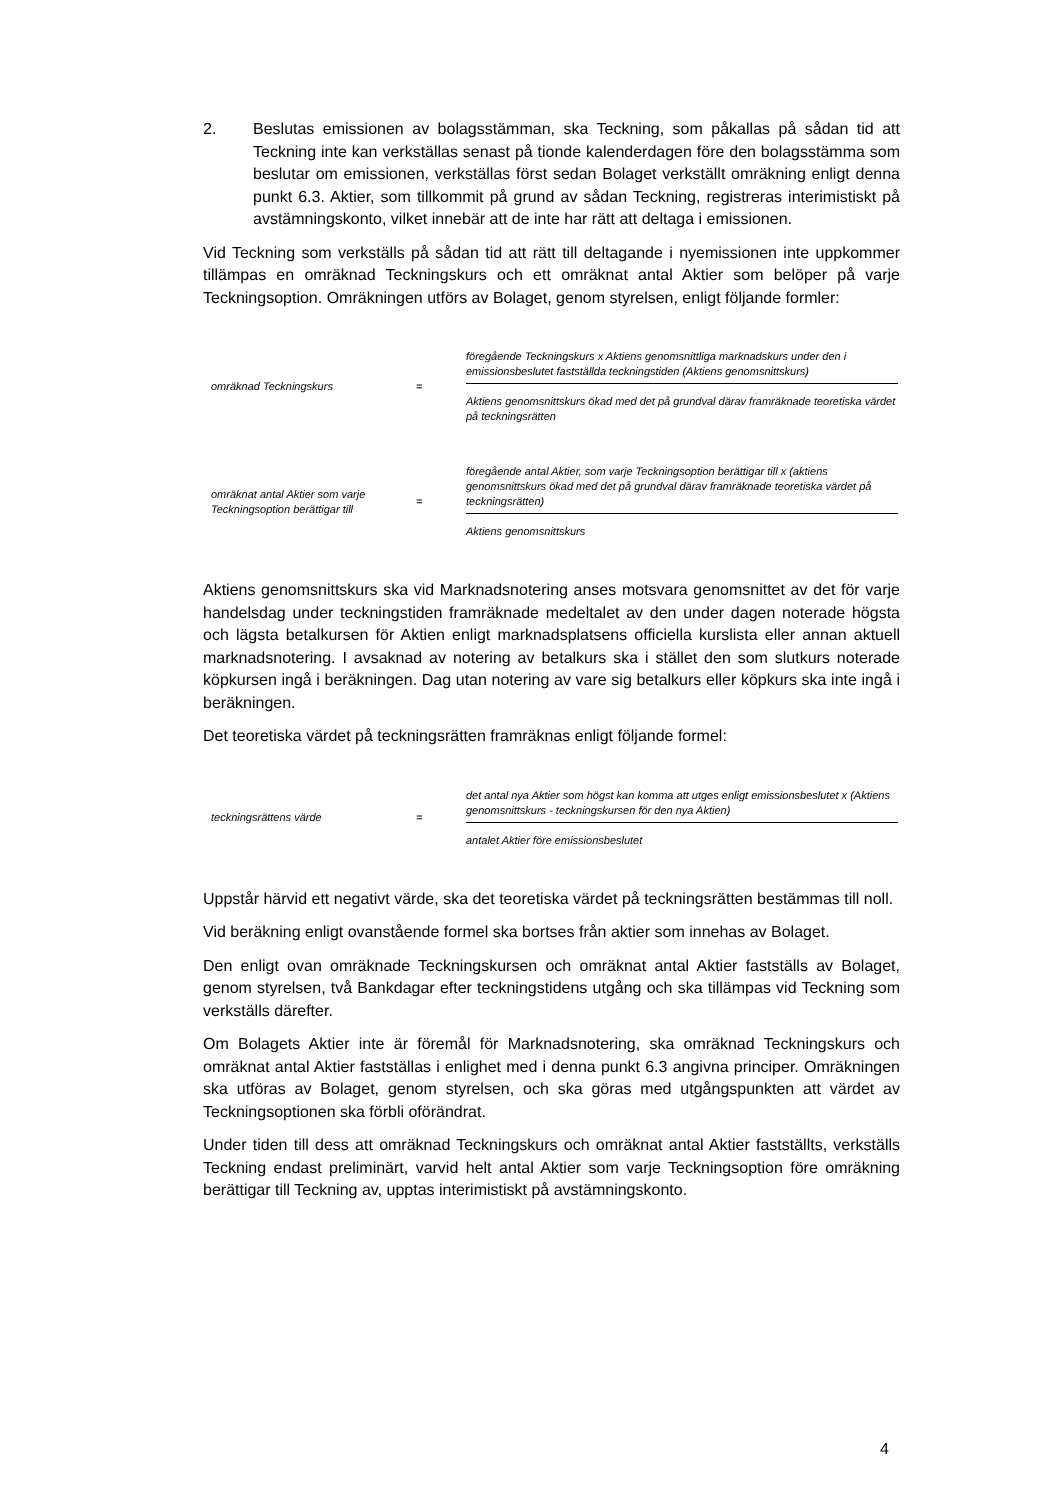2. Beslutas emissionen av bolagsstämman, ska Teckning, som påkallas på sådan tid att Teckning inte kan verkställas senast på tionde kalenderdagen före den bolagsstämma som beslutar om emissionen, verkställas först sedan Bolaget verkställt omräkning enligt denna punkt 6.3. Aktier, som tillkommit på grund av sådan Teckning, registreras interimistiskt på avstämningskonto, vilket innebär att de inte har rätt att deltaga i emissionen.
Vid Teckning som verkställs på sådan tid att rätt till deltagande i nyemissionen inte uppkommer tillämpas en omräknad Teckningskurs och ett omräknat antal Aktier som belöper på varje Teckningsoption. Omräkningen utförs av Bolaget, genom styrelsen, enligt följande formler:
omräknad Teckningskurs =
föregående Teckningskurs x Aktiens genomsnittliga marknadskurs under den i emissionsbeslutet fastställda teckningstiden (Aktiens genomsnittskurs)
Aktiens genomsnittskurs ökad med det på grundval därav framräknade teoretiska värdet på teckningsrätten
omräknat antal Aktier som varje Teckningsoption berättigar till
=
föregående antal Aktier, som varje Teckningsoption berättigar till x (aktiens genomsnittskurs ökad med det på grundval därav framräknade teoretiska värdet på teckningsrätten)
Aktiens genomsnittskurs
Aktiens genomsnittskurs ska vid Marknadsnotering anses motsvara genomsnittet av det för varje handelsdag under teckningstiden framräknade medeltalet av den under dagen noterade högsta och lägsta betalkursen för Aktien enligt marknadsplatsens officiella kurslista eller annan aktuell marknadsnotering. I avsaknad av notering av betalkurs ska i stället den som slutkurs noterade köpkursen ingå i beräkningen. Dag utan notering av vare sig betalkurs eller köpkurs ska inte ingå i beräkningen.
Det teoretiska värdet på teckningsrätten framräknas enligt följande formel:
teckningsrättens värde =
det antal nya Aktier som högst kan komma att utges enligt emissionsbeslutet x (Aktiens genomsnittskurs - teckningskursen för den nya Aktien)
antalet Aktier före emissionsbeslutet
Uppstår härvid ett negativt värde, ska det teoretiska värdet på teckningsrätten bestämmas till noll.
Vid beräkning enligt ovanstående formel ska bortses från aktier som innehas av Bolaget.
Den enligt ovan omräknade Teckningskursen och omräknat antal Aktier fastställs av Bolaget, genom styrelsen, två Bankdagar efter teckningstidens utgång och ska tillämpas vid Teckning som verkställs därefter.
Om Bolagets Aktier inte är föremål för Marknadsnotering, ska omräknad Teckningskurs och omräknat antal Aktier fastställas i enlighet med i denna punkt 6.3 angivna principer. Omräkningen ska utföras av Bolaget, genom styrelsen, och ska göras med utgångspunkten att värdet av Teckningsoptionen ska förbli oförändrat.
Under tiden till dess att omräknad Teckningskurs och omräknat antal Aktier fastställts, verkställs Teckning endast preliminärt, varvid helt antal Aktier som varje Teckningsoption före omräkning berättigar till Teckning av, upptas interimistiskt på avstämningskonto.
4